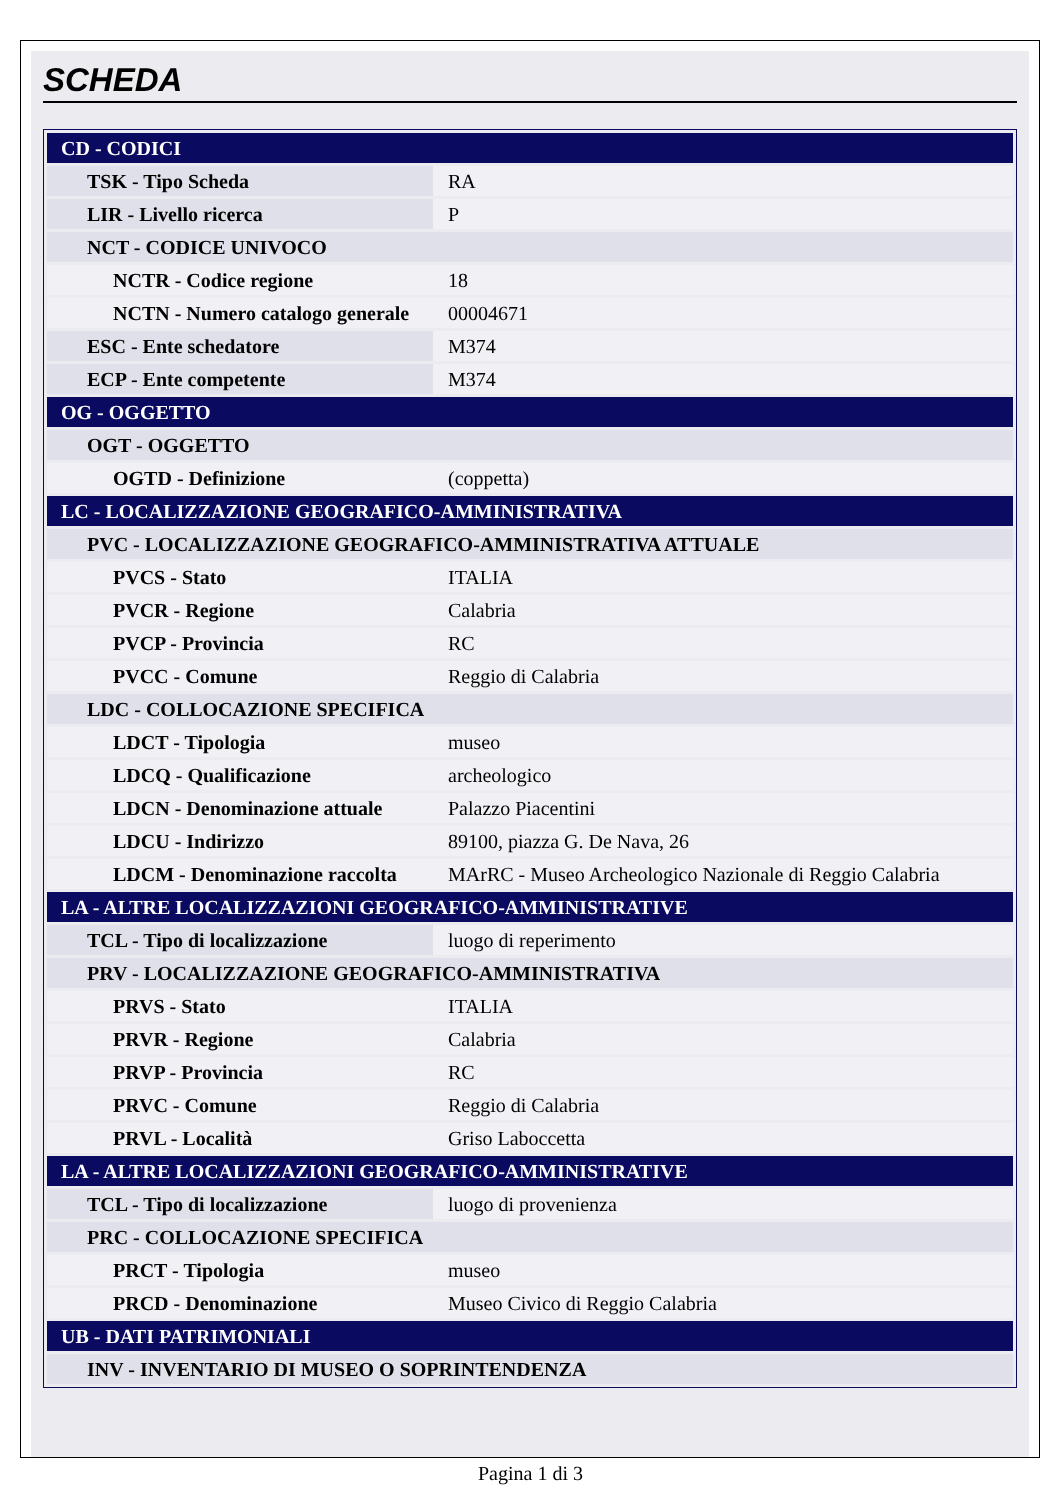SCHEDA
| CD - CODICI | |
| TSK - Tipo Scheda | RA |
| LIR - Livello ricerca | P |
| NCT - CODICE UNIVOCO | |
| NCTR - Codice regione | 18 |
| NCTN - Numero catalogo generale | 00004671 |
| ESC - Ente schedatore | M374 |
| ECP - Ente competente | M374 |
| OG - OGGETTO | |
| OGT - OGGETTO | |
| OGTD - Definizione | (coppetta) |
| LC - LOCALIZZAZIONE GEOGRAFICO-AMMINISTRATIVA | |
| PVC - LOCALIZZAZIONE GEOGRAFICO-AMMINISTRATIVA ATTUALE | |
| PVCS - Stato | ITALIA |
| PVCR - Regione | Calabria |
| PVCP - Provincia | RC |
| PVCC - Comune | Reggio di Calabria |
| LDC - COLLOCAZIONE SPECIFICA | |
| LDCT - Tipologia | museo |
| LDCQ - Qualificazione | archeologico |
| LDCN - Denominazione attuale | Palazzo Piacentini |
| LDCU - Indirizzo | 89100, piazza G. De Nava, 26 |
| LDCM - Denominazione raccolta | MArRC - Museo Archeologico Nazionale di Reggio Calabria |
| LA - ALTRE LOCALIZZAZIONI GEOGRAFICO-AMMINISTRATIVE | |
| TCL - Tipo di localizzazione | luogo di reperimento |
| PRV - LOCALIZZAZIONE GEOGRAFICO-AMMINISTRATIVA | |
| PRVS - Stato | ITALIA |
| PRVR - Regione | Calabria |
| PRVP - Provincia | RC |
| PRVC - Comune | Reggio di Calabria |
| PRVL - Località | Griso Laboccetta |
| LA - ALTRE LOCALIZZAZIONI GEOGRAFICO-AMMINISTRATIVE | |
| TCL - Tipo di localizzazione | luogo di provenienza |
| PRC - COLLOCAZIONE SPECIFICA | |
| PRCT - Tipologia | museo |
| PRCD - Denominazione | Museo Civico di Reggio Calabria |
| UB - DATI PATRIMONIALI | |
| INV - INVENTARIO DI MUSEO O SOPRINTENDENZA | |
Pagina 1 di 3